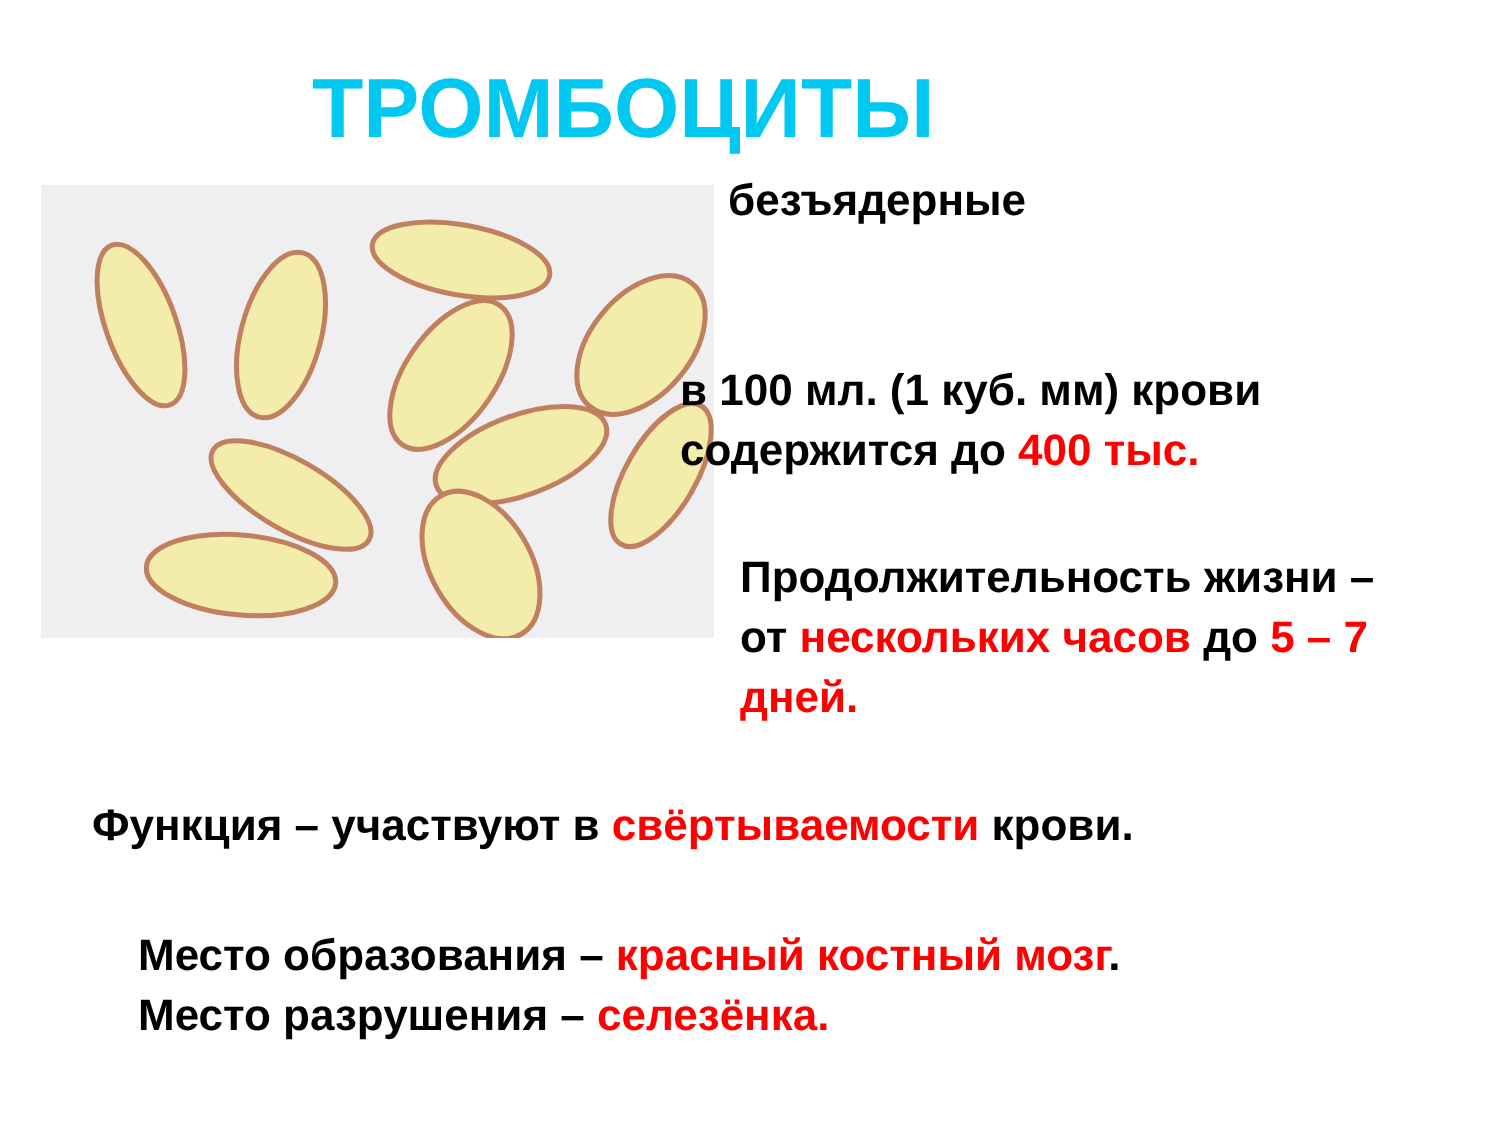ТРОМБОЦИТЫ
безъядерные
в 100 мл. (1 куб. мм) крови
содержится до 400 тыс.
Продолжительность жизни –
от нескольких часов до 5 – 7
дней.
Функция – участвуют в свёртываемости крови.
Место образования – красный костный мозг.
Место разрушения – селезёнка.